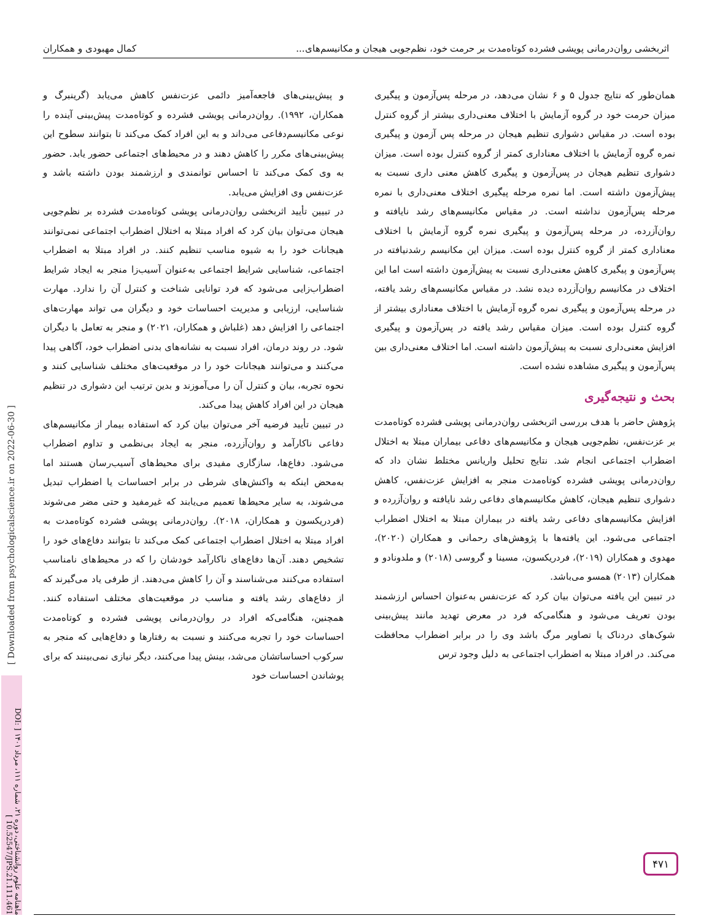اثربخشی روان‌درمانی پویشی فشرده کوتاه‌مدت بر حرمت خود، نظم‌جویی هیجان و مکانیسم‌های... کمال مهبودی و همکاران
همان‌طور که نتایج جدول ۵ و ۶ نشان می‌دهد، در مرحله پس‌آزمون و پیگیری میزان حرمت خود در گروه آزمایش با اختلاف معنی‌داری بیشتر از گروه کنترل بوده است. در مقیاس دشواری تنظیم هیجان در مرحله پس آزمون و پیگیری نمره گروه آزمایش با اختلاف معناداری کمتر از گروه کنترل بوده است. میزان دشواری تنظیم هیجان در پس‌آزمون و پیگیری کاهش معنی داری نسبت به پیش‌آزمون داشته است. اما نمره مرحله پیگیری اختلاف معنی‌داری با نمره مرحله پس‌آزمون نداشته است. در مقیاس مکانیسم‌های رشد نایافته و روان‌آزرده، در مرحله پس‌آزمون و پیگیری نمره گروه آزمایش با اختلاف معناداری کمتر از گروه کنترل بوده است. میزان این مکانیسم رشدنیافته در پس‌آزمون و پیگیری کاهش معنی‌داری نسبت به پیش‌آزمون داشته است اما این اختلاف در مکانیسم روان‌آزرده دیده نشد. در مقیاس مکانیسم‌های رشد یافته، در مرحله پس‌آزمون و پیگیری نمره گروه آزمایش با اختلاف معناداری بیشتر از گروه کنترل بوده است. میزان مقیاس رشد یافته در پس‌آزمون و پیگیری افزایش معنی‌داری نسبت به پیش‌آزمون داشته است. اما اختلاف معنی‌داری بین پس‌آزمون و پیگیری مشاهده نشده است.
بحث و نتیجه‌گیری
پژوهش حاضر با هدف بررسی اثربخشی روان‌درمانی پویشی فشرده کوتاه‌مدت بر عزت‌نفس، نظم‌جویی هیجان و مکانیسم‌های دفاعی بیماران مبتلا به اختلال اضطراب اجتماعی انجام شد. نتایج تحلیل واریانس مختلط نشان داد که روان‌درمانی پویشی فشرده کوتاه‌مدت منجر به افزایش عزت‌نفس، کاهش دشواری تنظیم هیجان، کاهش مکانیسم‌های دفاعی رشد نایافته و روان‌آزرده و افزایش مکانیسم‌های دفاعی رشد یافته در بیماران مبتلا به اختلال اضطراب اجتماعی می‌شود. این یافته‌ها با پژوهش‌های رحمانی و همکاران (۲۰۲۰)، مهدوی و همکاران (۲۰۱۹)، فردریکسون، مسینا و گروسی (۲۰۱۸) و ملدونادو و همکاران (۲۰۱۳) همسو می‌باشد.
در تبیین این یافته می‌توان بیان کرد که عزت‌نفس به‌عنوان احساس ارزشمند بودن تعریف می‌شود و هنگامی‌که فرد در معرض تهدید مانند پیش‌بینی شوک‌های دردناک یا تصاویر مرگ باشد وی را در برابر اضطراب محافظت می‌کند. در افراد مبتلا به اضطراب اجتماعی به دلیل وجود ترس
و پیش‌بینی‌های فاجعه‌آمیز دائمی عزت‌نفس کاهش می‌یابد (گرینبرگ و همکاران، ۱۹۹۲). روان‌درمانی پویشی فشرده و کوتاه‌مدت پیش‌بینی آینده را نوعی مکانیسم‌دفاعی می‌داند و به این افراد کمک می‌کند تا بتوانند سطوح این پیش‌بینی‌های مکرر را کاهش دهند و در محیط‌های اجتماعی حضور یابد. حضور به وی کمک می‌کند تا احساس توانمندی و ارزشمند بودن داشته باشد و عزت‌نفس وی افزایش می‌یابد.
در تبیین تأیید اثربخشی روان‌درمانی پویشی کوتاه‌مدت فشرده بر نظم‌جویی هیجان می‌توان بیان کرد که افراد مبتلا به اختلال اضطراب اجتماعی نمی‌توانند هیجانات خود را به شیوه مناسب تنظیم کنند. در افراد مبتلا به اضطراب اجتماعی، شناسایی شرایط اجتماعی به‌عنوان آسیب‌زا منجر به ایجاد شرایط اضطراب‌زایی می‌شود که فرد توانایی شناخت و کنترل آن را ندارد. مهارت شناسایی، ارزیابی و مدیریت احساسات خود و دیگران می تواند مهارت‌های اجتماعی را افزایش دهد (غلباش و همکاران، ۲۰۲۱) و منجر به تعامل با دیگران شود. در روند درمان، افراد نسبت به نشانه‌های بدنی اضطراب خود، آگاهی پیدا می‌کنند و می‌توانند هیجانات خود را در موقعیت‌های مختلف شناسایی کنند و نحوه تجربه، بیان و کنترل آن را می‌آموزند و بدین ترتیب این دشواری در تنظیم هیجان در این افراد کاهش پیدا می‌کند.
در تبیین تأیید فرضیه آخر می‌توان بیان کرد که استفاده بیمار از مکانیسم‌های دفاعی ناکارآمد و روان‌آزرده، منجر به ایجاد بی‌نظمی و تداوم اضطراب می‌شود. دفاع‌ها، سازگاری مفیدی برای محیط‌های آسیب‌رسان هستند اما به‌محض اینکه به واکنش‌های شرطی در برابر احساسات یا اضطراب تبدیل می‌شوند، به سایر محیط‌ها تعمیم می‌یابند که غیرمفید و حتی مضر می‌شوند (فردریکسون و همکاران، ۲۰۱۸). روان‌درمانی پویشی فشرده کوتاه‌مدت به افراد مبتلا به اختلال اضطراب اجتماعی کمک می‌کند تا بتوانند دفاع‌های خود را تشخیص دهند. آن‌ها دفاع‌های ناکارآمد خودشان را که در محیط‌های نامناسب استفاده می‌کنند می‌شناسند و آن را کاهش می‌دهند. از طرفی یاد می‌گیرند که از دفاع‌های رشد یافته و مناسب در موقعیت‌های مختلف استفاده کنند. همچنین، هنگامی‌که افراد در روان‌درمانی پویشی فشرده و کوتاه‌مدت احساسات خود را تجربه می‌کنند و نسبت به رفتارها و دفاع‌هایی که منجر به سرکوب احساساتشان می‌شد، بینش پیدا می‌کنند، دیگر نیازی نمی‌بینند که برای پوشاندن احساسات خود
[ Downloaded from psychologicalscience.ir on 2022-06-30 ]
ماهنامه علوم روانشناختی، دوره ۲۱، شماره ۱۱۱، مرداد ۱۴۰۱ [ DOI: 10.52547/JPS.21.111.461 ]
۴۷۱